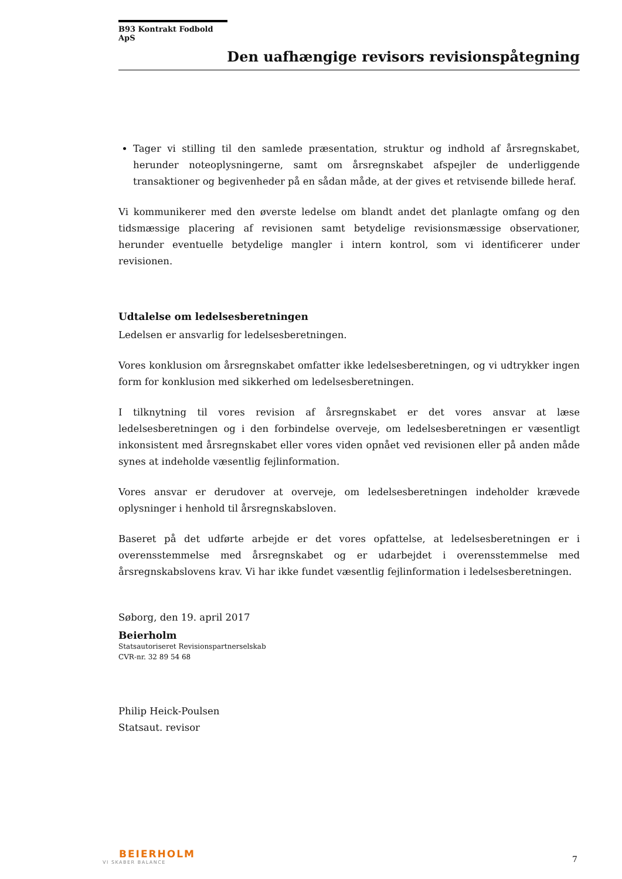B93 Kontrakt Fodbold ApS
Den uafhængige revisors revisionspåtegning
Tager vi stilling til den samlede præsentation, struktur og indhold af årsregnskabet, herunder noteoplysningerne, samt om årsregnskabet afspejler de underliggende transaktioner og begivenheder på en sådan måde, at der gives et retvisende billede heraf.
Vi kommunikerer med den øverste ledelse om blandt andet det planlagte omfang og den tidsmæssige placering af revisionen samt betydelige revisionsmæssige observationer, herunder eventuelle betydelige mangler i intern kontrol, som vi identificerer under revisionen.
Udtalelse om ledelsesberetningen
Ledelsen er ansvarlig for ledelsesberetningen.
Vores konklusion om årsregnskabet omfatter ikke ledelsesberetningen, og vi udtrykker ingen form for konklusion med sikkerhed om ledelsesberetningen.
I tilknytning til vores revision af årsregnskabet er det vores ansvar at læse ledelsesberetningen og i den forbindelse overveje, om ledelsesberetningen er væsentligt inkonsistent med årsregnskabet eller vores viden opnået ved revisionen eller på anden måde synes at indeholde væsentlig fejlinformation.
Vores ansvar er derudover at overveje, om ledelsesberetningen indeholder krævede oplysninger i henhold til årsregnskabsloven.
Baseret på det udførte arbejde er det vores opfattelse, at ledelsesberetningen er i overensstemmelse med årsregnskabet og er udarbejdet i overensstemmelse med årsregnskabslovens krav. Vi har ikke fundet væsentlig fejlinformation i ledelsesberetningen.
Søborg, den 19. april 2017
Beierholm
Statsautoriseret Revisionspartnerselskab
CVR-nr. 32 89 54 68
Philip Heick-Poulsen
Statsaut. revisor
BEIERHOLM
VI SKABER BALANCE
7